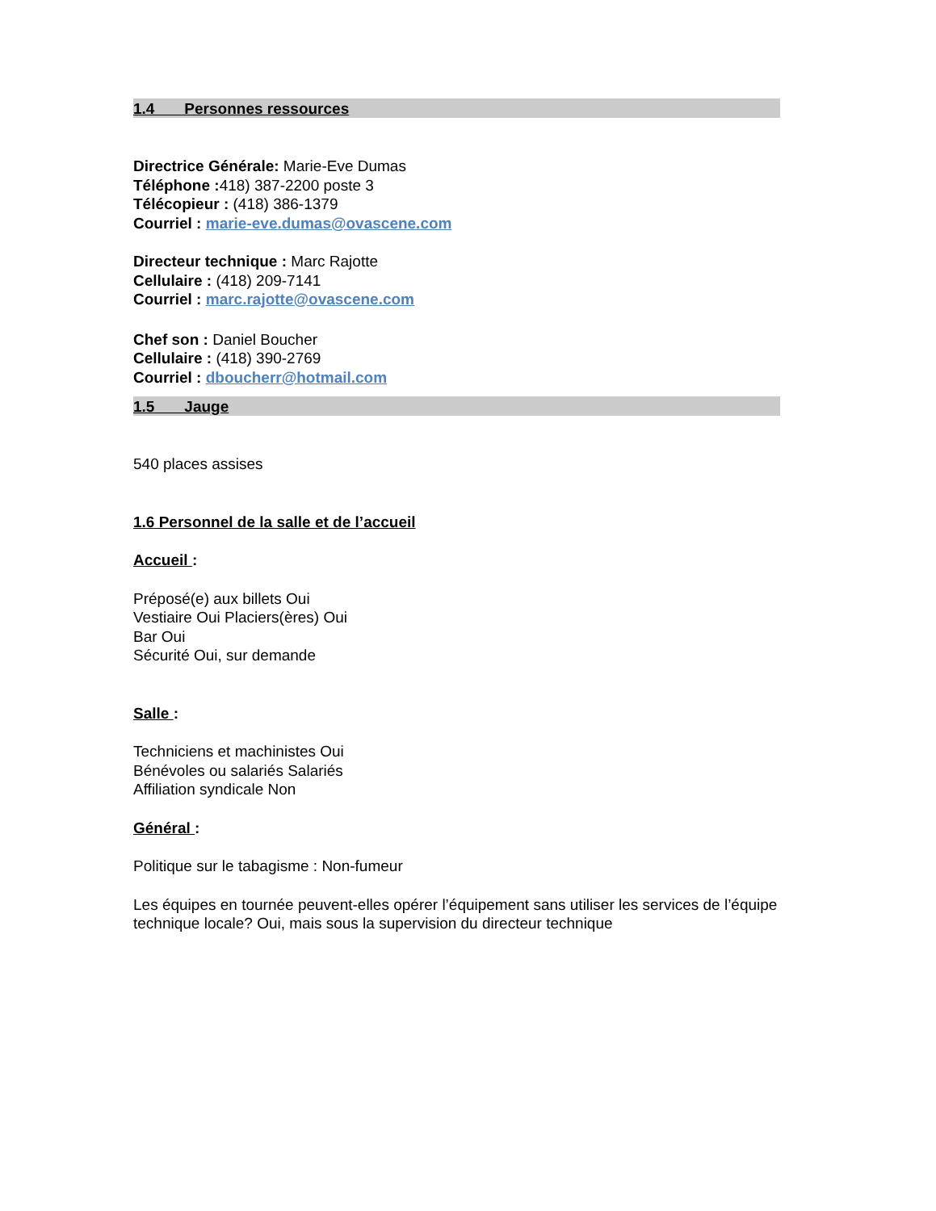1.4 Personnes ressources
Directrice Générale: Marie-Eve Dumas
Téléphone : 418) 387-2200 poste 3
Télécopieur : (418) 386-1379
Courriel : marie-eve.dumas@ovascene.com
Directeur technique : Marc Rajotte
Cellulaire : (418) 209-7141
Courriel : marc.rajotte@ovascene.com
Chef son : Daniel Boucher
Cellulaire : (418) 390-2769
Courriel : dboucherr@hotmail.com
1.5 Jauge
540 places assises
1.6 Personnel de la salle et de l’accueil
Accueil :
Préposé(e) aux billets Oui
Vestiaire Oui Placiers(ères) Oui
Bar Oui
Sécurité Oui, sur demande
Salle :
Techniciens et machinistes Oui
Bénévoles ou salariés Salariés
Affiliation syndicale Non
Général :
Politique sur le tabagisme : Non-fumeur
Les équipes en tournée peuvent-elles opérer l’équipement sans utiliser les services de l’équipe technique locale? Oui, mais sous la supervision du directeur technique